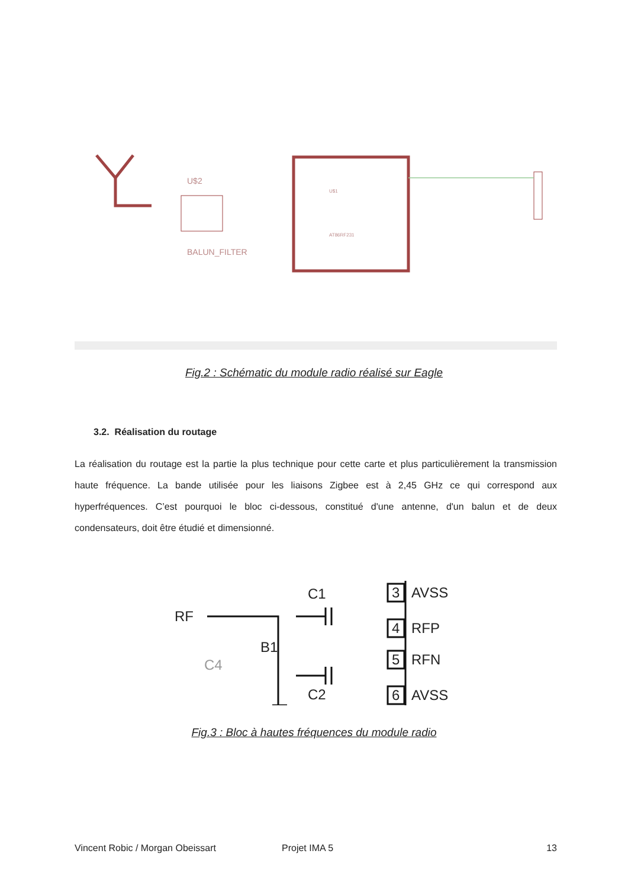U$2
BALUN_FILTER
U$1
AT86RF231
Fig.2 : Schématic du module radio réalisé sur Eagle
3.2. Réalisation du routage
La réalisation du routage est la partie la plus technique pour cette carte et plus particulièrement la transmission haute fréquence. La bande utilisée pour les liaisons Zigbee est à 2,45 GHz ce qui correspond aux hyperfréquences. C’est pourquoi le bloc ci-dessous, constitué d'une antenne, d'un balun et de deux condensateurs, doit être étudié et dimensionné.
RF
B1
C1
C2
3
4
5
6
AVSS
RFP
RFN
AVSS
C4
Fig.3 : Bloc à hautes fréquences du module radio
Vincent Robic / Morgan Obeissart Projet IMA 5 13